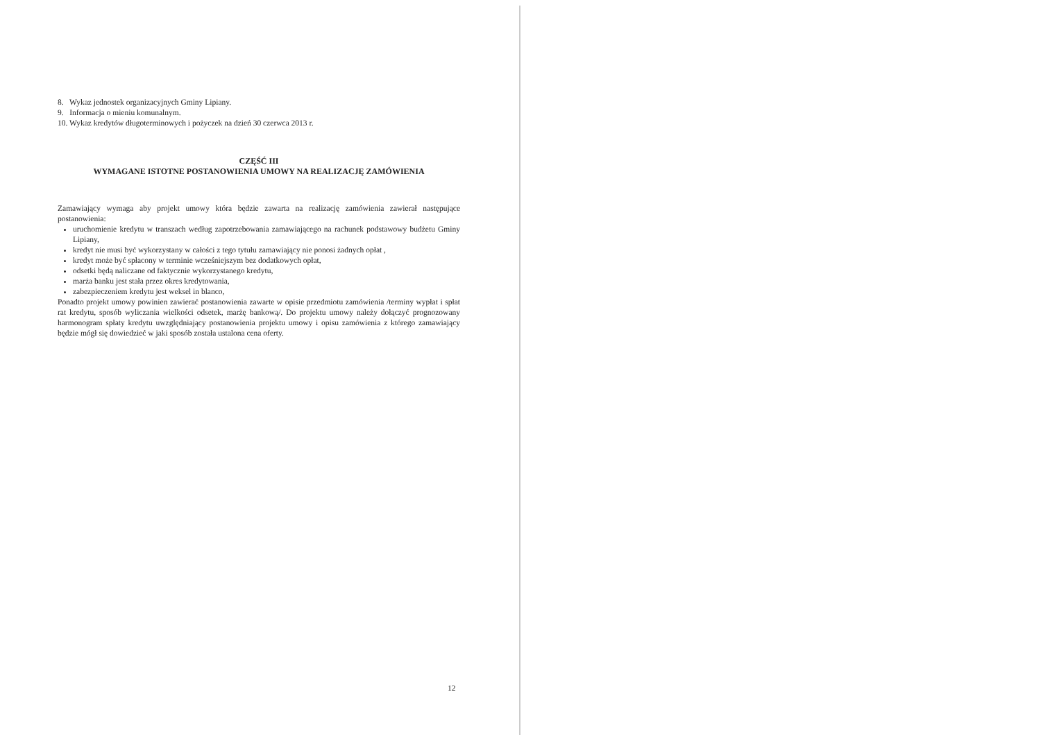8. Wykaz jednostek organizacyjnych Gminy Lipiany.
9. Informacja o mieniu komunalnym.
10. Wykaz kredytów długoterminowych i pożyczek na dzień 30 czerwca 2013 r.
CZĘŚĆ III
WYMAGANE ISTOTNE POSTANOWIENIA UMOWY NA REALIZACJĘ ZAMÓWIENIA
Zamawiający wymaga aby projekt umowy która będzie zawarta na realizację zamówienia zawierał następujące postanowienia:
uruchomienie kredytu w transzach według zapotrzebowania zamawiającego na rachunek podstawowy budżetu Gminy Lipiany,
kredyt nie musi być wykorzystany w całości z tego tytułu zamawiający nie ponosi żadnych opłat ,
kredyt może być spłacony w terminie wcześniejszym bez dodatkowych opłat,
odsetki będą naliczane od faktycznie wykorzystanego kredytu,
marża banku jest stała przez okres kredytowania,
zabezpieczeniem kredytu jest weksel in blanco,
Ponadto projekt umowy powinien zawierać postanowienia zawarte w opisie przedmiotu zamówienia /terminy wypłat i spłat rat kredytu, sposób wyliczania wielkości odsetek, marżę bankową/. Do projektu umowy należy dołączyć prognozowany harmonogram spłaty kredytu uwzględniający postanowienia projektu umowy i opisu zamówienia z którego zamawiający będzie mógł się dowiedzieć w jaki sposób została ustalona cena oferty.
12